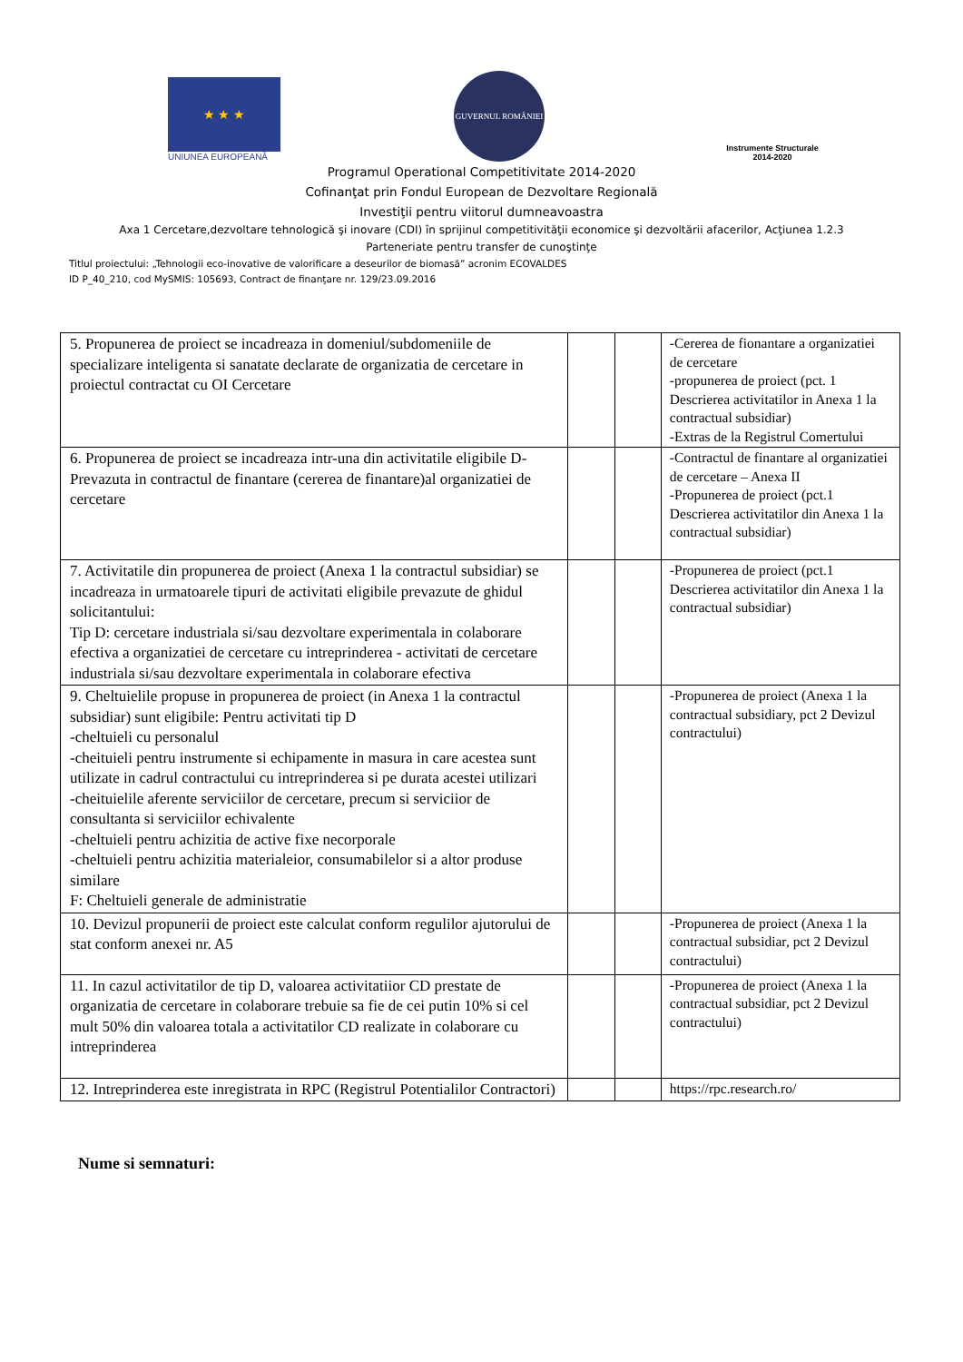★ ★ ★
UNIUNEA EUROPEANĂ
GUVERNUL ROMÂNIEI
Instrumente Structurale
2014-2020
Programul Operational Competitivitate 2014-2020
Cofinanţat prin Fondul European de Dezvoltare Regională
Investiţii pentru viitorul dumneavoastra
Axa 1 Cercetare,dezvoltare tehnologică şi inovare (CDI) în sprijinul competitivităţii economice şi dezvoltării afacerilor, Acţiunea 1.2.3
Parteneriate pentru transfer de cunoştinţe
Titlul proiectului: „Tehnologii eco-inovative de valorificare a deseurilor de biomasă” acronim ECOVALDES
ID P_40_210, cod MySMIS: 105693, Contract de finanţare nr. 129/23.09.2016
| 5. Propunerea de proiect se incadreaza in domeniul/subdomeniile de specializare inteligenta si sanatate declarate de organizatia de cercetare in proiectul contractat cu OI Cercetare | | | -Cererea de fionantare a organizatiei de cercetare -propunerea de proiect (pct. 1 Descrierea activitatilor in Anexa 1 la contractual subsidiar) -Extras de la Registrul Comertului |
| 6. Propunerea de proiect se incadreaza intr-una din activitatile eligibile D- Prevazuta in contractul de finantare (cererea de finantare)al organizatiei de cercetare | | | -Contractul de finantare al organizatiei de cercetare – Anexa II -Propunerea de proiect (pct.1 Descrierea activitatilor din Anexa 1 la contractual subsidiar) |
| 7. Activitatile din propunerea de proiect (Anexa 1 la contractul subsidiar) se incadreaza in urmatoarele tipuri de activitati eligibile prevazute de ghidul solicitantului: Tip D: cercetare industriala si/sau dezvoltare experimentala in colaborare efectiva a organizatiei de cercetare cu intreprinderea - activitati de cercetare industriala si/sau dezvoltare experimentala in colaborare efectiva | | | -Propunerea de proiect (pct.1 Descrierea activitatilor din Anexa 1 la contractual subsidiar) |
| 9. Cheltuielile propuse in propunerea de proiect (in Anexa 1 la contractul subsidiar) sunt eligibile: Pentru activitati tip D -cheltuieli cu personalul -cheituieli pentru instrumente si echipamente in masura in care acestea sunt utilizate in cadrul contractului cu intreprinderea si pe durata acestei utilizari -cheituielile aferente serviciilor de cercetare, precum si serviciior de consultanta si serviciilor echivalente -cheltuieli pentru achizitia de active fixe necorporale -cheltuieli pentru achizitia materialeior, consumabilelor si a altor produse similare F: Cheltuieli generale de administratie | | | -Propunerea de proiect (Anexa 1 la contractual subsidiary, pct 2 Devizul contractului) |
| 10. Devizul propunerii de proiect este calculat conform regulilor ajutorului de stat conform anexei nr. A5 | | | -Propunerea de proiect (Anexa 1 la contractual subsidiar, pct 2 Devizul contractului) |
| 11. In cazul activitatilor de tip D, valoarea activitatiior CD prestate de organizatia de cercetare in colaborare trebuie sa fie de cei putin 10% si cel mult 50% din valoarea totala a activitatilor CD realizate in colaborare cu intreprinderea | | | -Propunerea de proiect (Anexa 1 la contractual subsidiar, pct 2 Devizul contractului) |
| 12. Intreprinderea este inregistrata in RPC (Registrul Potentialilor Contractori) | | | https://rpc.research.ro/ |
Nume si semnaturi: